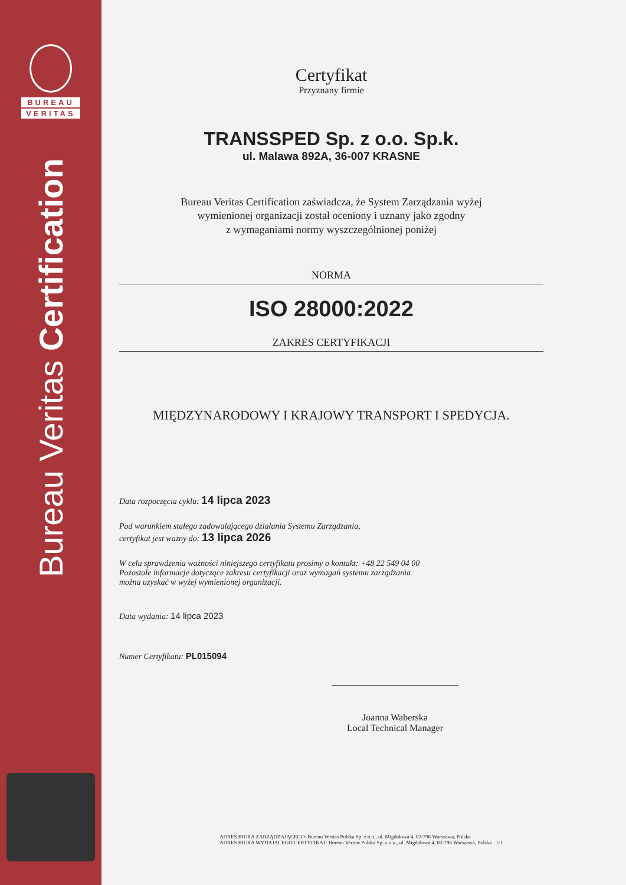BUREAU
VERITAS
Bureau Veritas Certification
Certyfikat
Przyznany firmie
TRANSSPED Sp. z o.o. Sp.k.
ul. Malawa 892A, 36-007 KRASNE
Bureau Veritas Certification zaświadcza, że System Zarządzania wyżej
wymienionej organizacji został oceniony i uznany jako zgodny
z wymaganiami normy wyszczególnionej poniżej
NORMA
ISO 28000:2022
ZAKRES CERTYFIKACJI
MIĘDZYNARODOWY I KRAJOWY TRANSPORT I SPEDYCJA.
Data rozpoczęcia cyklu: 14 lipca 2023
Pod warunkiem stałego zadowalającego działania Systemu Zarządzania,
certyfikat jest ważny do: 13 lipca 2026
W celu sprawdzenia ważności niniejszego certyfikatu prosimy o kontakt: +48 22 549 04 00
Pozostałe informacje dotyczące zakresu certyfikacji oraz wymagań systemu zarządzania
można uzyskać w wyżej wymienionej organizacji.
Data wydania: 14 lipca 2023
Numer Certyfikatu: PL015094
Joanna Waberska
Local Technical Manager
ADRES BIURA ZARZĄDZAJĄCEGO: Bureau Veritas Polska Sp. z o.o., ul. Migdałowa 4, 02-796 Warszawa, Polska
ADRES BIURA WYDAJĄCEGO CERTYFIKAT: Bureau Veritas Polska Sp. z o.o., ul. Migdałowa 4, 02-796 Warszawa, Polska 1/1